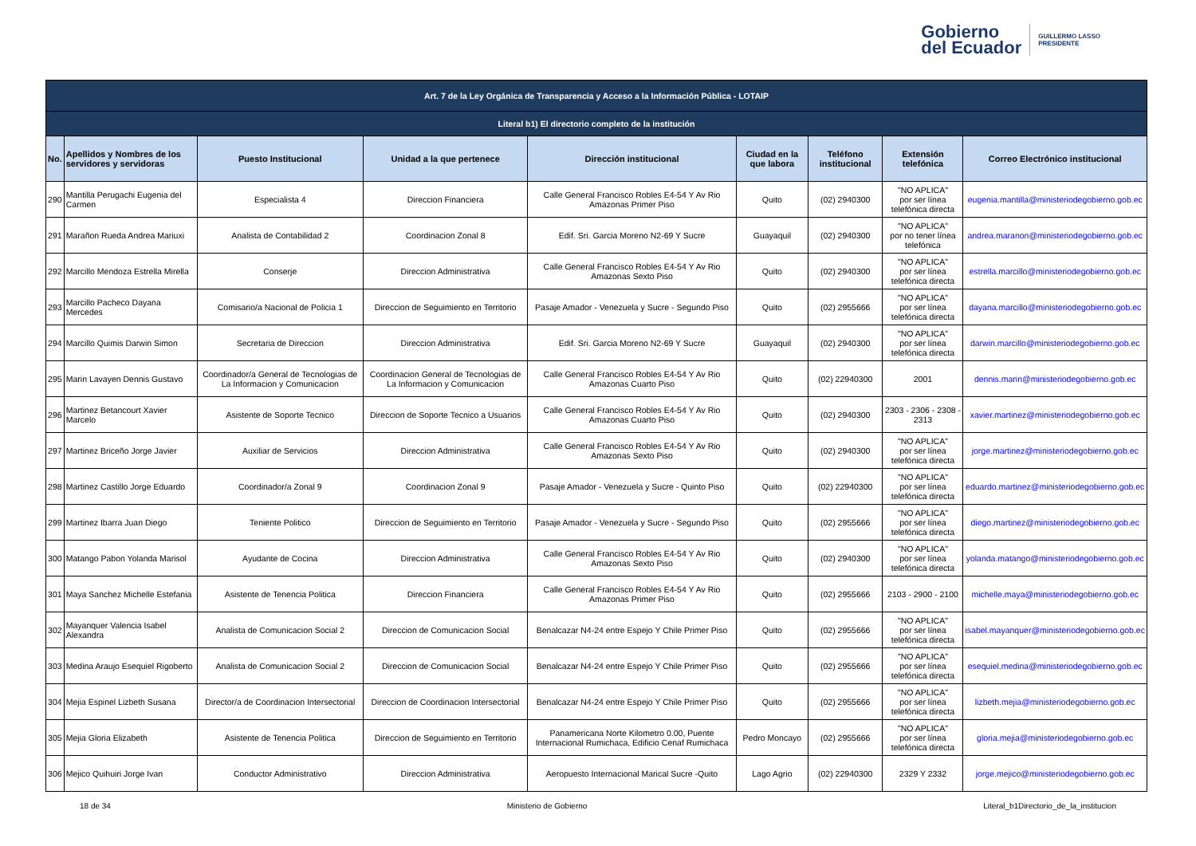Gobierno
del Ecuador
GUILLERMO LASSO
PRESIDENTE
| Art. 7 de la Ley Orgánica de Transparencia y Acceso a la Información Pública - LOTAIP | | | | | | | | |
| Literal b1) El directorio completo de la institución | | | | | | | | |
| No. | Apellidos y Nombres de los servidores y servidoras | Puesto Institucional | Unidad a la que pertenece | Dirección institucional | Ciudad en la que labora | Teléfono institucional | Extensión telefónica | Correo Electrónico institucional |
| 290 | Mantilla Perugachi Eugenia del Carmen | Especialista 4 | Direccion Financiera | Calle General Francisco Robles E4-54 Y Av Rio Amazonas Primer Piso | Quito | (02) 2940300 | "NO APLICA" por ser línea telefónica directa | eugenia.mantilla@ministeriodegobierno.gob.ec |
| 291 | Marañon Rueda Andrea Mariuxi | Analista de Contabilidad 2 | Coordinacion Zonal 8 | Edif. Sri. Garcia Moreno N2-69 Y Sucre | Guayaquil | (02) 2940300 | "NO APLICA" por no tener línea telefónica | andrea.maranon@ministeriodegobierno.gob.ec |
| 292 | Marcillo Mendoza Estrella Mirella | Conserje | Direccion Administrativa | Calle General Francisco Robles E4-54 Y Av Rio Amazonas Sexto Piso | Quito | (02) 2940300 | "NO APLICA" por ser línea telefónica directa | estrella.marcillo@ministeriodegobierno.gob.ec |
| 293 | Marcillo Pacheco Dayana Mercedes | Comisario/a Nacional de Policia 1 | Direccion de Seguimiento en Territorio | Pasaje Amador - Venezuela y Sucre - Segundo Piso | Quito | (02) 2955666 | "NO APLICA" por ser línea telefónica directa | dayana.marcillo@ministeriodegobierno.gob.ec |
| 294 | Marcillo Quimis Darwin Simon | Secretaria de Direccion | Direccion Administrativa | Edif. Sri. Garcia Moreno N2-69 Y Sucre | Guayaquil | (02) 2940300 | "NO APLICA" por ser línea telefónica directa | darwin.marcillo@ministeriodegobierno.gob.ec |
| 295 | Marin Lavayen Dennis Gustavo | Coordinador/a General de Tecnologias de La Informacion y Comunicacion | Coordinacion General de Tecnologias de La Informacion y Comunicacion | Calle General Francisco Robles E4-54 Y Av Rio Amazonas Cuarto Piso | Quito | (02) 22940300 | 2001 | dennis.marin@ministeriodegobierno.gob.ec |
| 296 | Martinez Betancourt Xavier Marcelo | Asistente de Soporte Tecnico | Direccion de Soporte Tecnico a Usuarios | Calle General Francisco Robles E4-54 Y Av Rio Amazonas Cuarto Piso | Quito | (02) 2940300 | 2303 - 2306 - 2308 - 2313 | xavier.martinez@ministeriodegobierno.gob.ec |
| 297 | Martinez Briceño Jorge Javier | Auxiliar de Servicios | Direccion Administrativa | Calle General Francisco Robles E4-54 Y Av Rio Amazonas Sexto Piso | Quito | (02) 2940300 | "NO APLICA" por ser línea telefónica directa | jorge.martinez@ministeriodegobierno.gob.ec |
| 298 | Martinez Castillo Jorge Eduardo | Coordinador/a Zonal 9 | Coordinacion Zonal 9 | Pasaje Amador - Venezuela y Sucre - Quinto Piso | Quito | (02) 22940300 | "NO APLICA" por ser línea telefónica directa | eduardo.martinez@ministeriodegobierno.gob.ec |
| 299 | Martinez Ibarra Juan Diego | Teniente Politico | Direccion de Seguimiento en Territorio | Pasaje Amador - Venezuela y Sucre - Segundo Piso | Quito | (02) 2955666 | "NO APLICA" por ser línea telefónica directa | diego.martinez@ministeriodegobierno.gob.ec |
| 300 | Matango Pabon Yolanda Marisol | Ayudante de Cocina | Direccion Administrativa | Calle General Francisco Robles E4-54 Y Av Rio Amazonas Sexto Piso | Quito | (02) 2940300 | "NO APLICA" por ser línea telefónica directa | yolanda.matango@ministeriodegobierno.gob.ec |
| 301 | Maya Sanchez Michelle Estefania | Asistente de Tenencia Politica | Direccion Financiera | Calle General Francisco Robles E4-54 Y Av Rio Amazonas Primer Piso | Quito | (02) 2955666 | 2103 - 2900 - 2100 | michelle.maya@ministeriodegobierno.gob.ec |
| 302 | Mayanquer Valencia Isabel Alexandra | Analista de Comunicacion Social 2 | Direccion de Comunicacion Social | Benalcazar N4-24 entre Espejo Y Chile Primer Piso | Quito | (02) 2955666 | "NO APLICA" por ser línea telefónica directa | isabel.mayanquer@ministeriodegobierno.gob.ec |
| 303 | Medina Araujo Esequiel Rigoberto | Analista de Comunicacion Social 2 | Direccion de Comunicacion Social | Benalcazar N4-24 entre Espejo Y Chile Primer Piso | Quito | (02) 2955666 | "NO APLICA" por ser línea telefónica directa | esequiel.medina@ministeriodegobierno.gob.ec |
| 304 | Mejia Espinel Lizbeth Susana | Director/a de Coordinacion Intersectorial | Direccion de Coordinacion Intersectorial | Benalcazar N4-24 entre Espejo Y Chile Primer Piso | Quito | (02) 2955666 | "NO APLICA" por ser línea telefónica directa | lizbeth.mejia@ministeriodegobierno.gob.ec |
| 305 | Mejia Gloria Elizabeth | Asistente de Tenencia Politica | Direccion de Seguimiento en Territorio | Panamericana Norte Kilometro 0.00, Puente Internacional Rumichaca, Edificio Cenaf Rumichaca | Pedro Moncayo | (02) 2955666 | "NO APLICA" por ser línea telefónica directa | gloria.mejia@ministeriodegobierno.gob.ec |
| 306 | Mejico Quihuiri Jorge Ivan | Conductor Administrativo | Direccion Administrativa | Aeropuesto Internacional Marical Sucre -Quito | Lago Agrio | (02) 22940300 | 2329 Y 2332 | jorge.mejico@ministeriodegobierno.gob.ec |
18 de 34 Ministerio de Gobierno Literal_b1Directorio_de_la_institucion